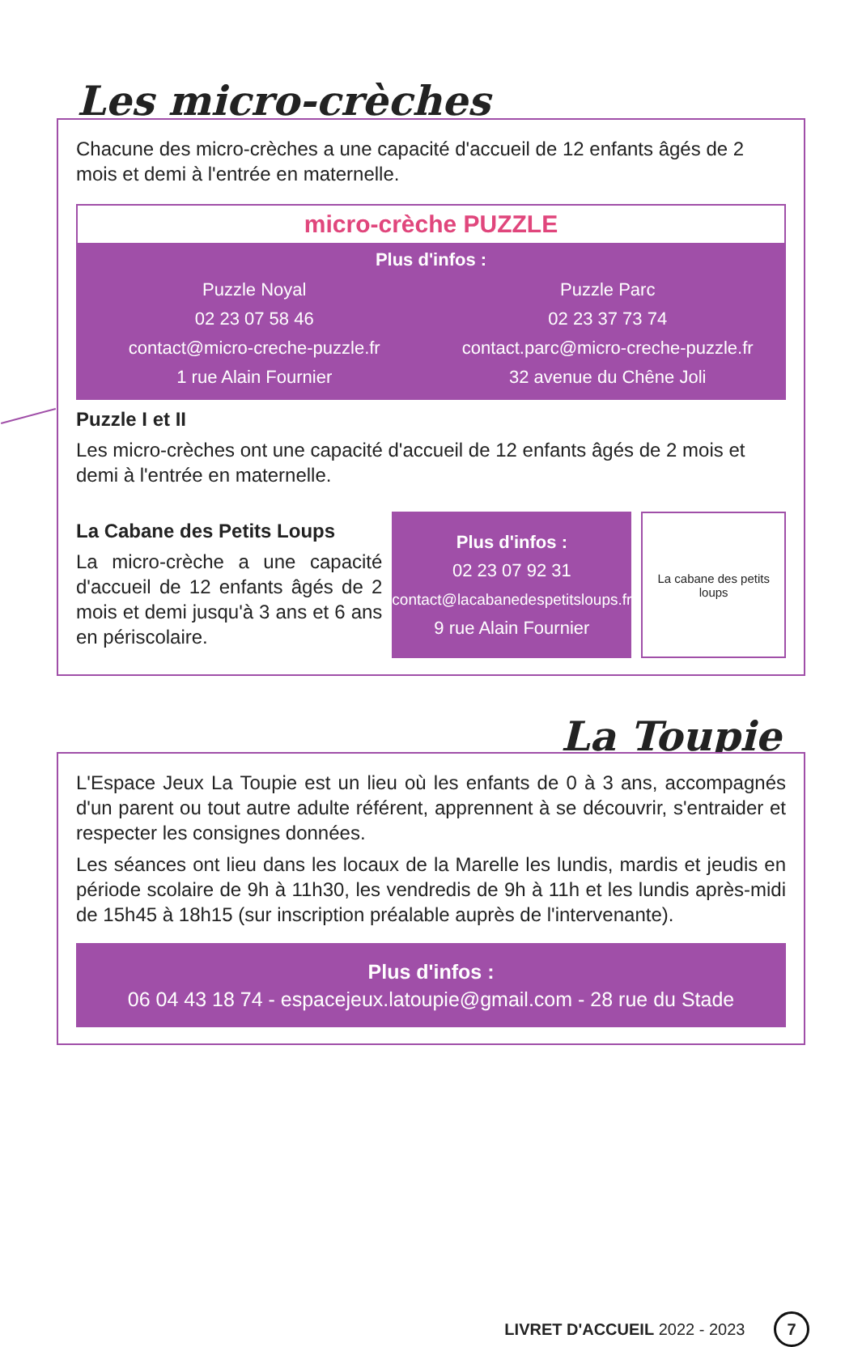Les micro-crèches
Chacune des micro-crèches a une capacité d'accueil de 12 enfants âgés de 2 mois et demi à l'entrée en maternelle.
micro-crèche PUZZLE
Plus d'infos :
Puzzle Noyal
02 23 07 58 46
contact@micro-creche-puzzle.fr
1 rue Alain Fournier
Puzzle Parc
02 23 37 73 74
contact.parc@micro-creche-puzzle.fr
32 avenue du Chêne Joli
Puzzle I et II
Les micro-crèches ont une capacité d'accueil de 12 enfants âgés de 2 mois et demi à l'entrée en maternelle.
La Cabane des Petits Loups
La micro-crèche a une capacité d'accueil de 12 enfants âgés de 2 mois et demi jusqu'à 3 ans et 6 ans en périscolaire.
Plus d'infos :
02 23 07 92 31
contact@lacabanedespetitsloups.fr
9 rue Alain Fournier
La cabane des petits loups
La Toupie
L'Espace Jeux La Toupie est un lieu où les enfants de 0 à 3 ans, accompagnés d'un parent ou tout autre adulte référent, apprennent à se découvrir, s'entraider et respecter les consignes données.
Les séances ont lieu dans les locaux de la Marelle les lundis, mardis et jeudis en période scolaire de 9h à 11h30, les vendredis de 9h à 11h et les lundis après-midi de 15h45 à 18h15 (sur inscription préalable auprès de l'intervenante).
Plus d'infos :
06 04 43 18 74 - espacejeux.latoupie@gmail.com - 28 rue du Stade
LIVRET D'ACCUEIL 2022 - 2023 7